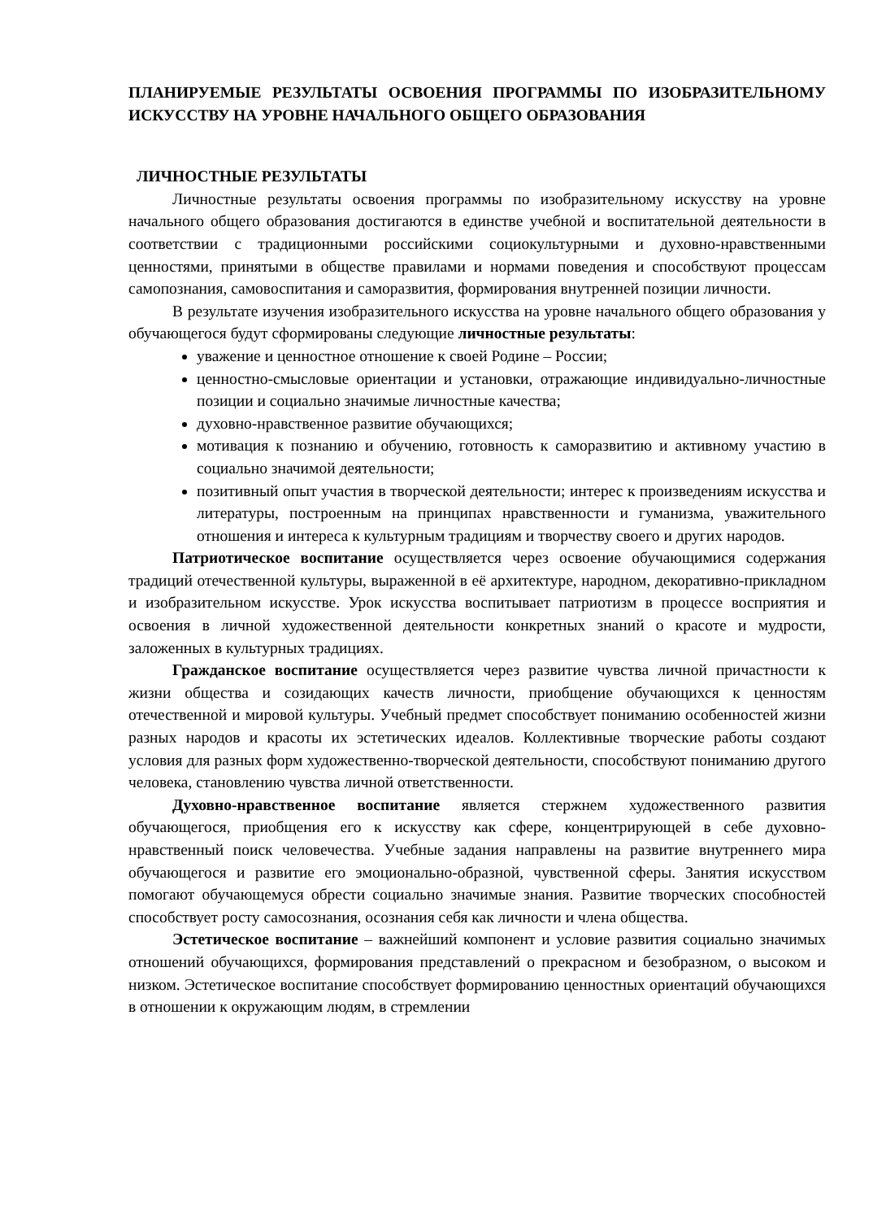ПЛАНИРУЕМЫЕ РЕЗУЛЬТАТЫ ОСВОЕНИЯ ПРОГРАММЫ ПО ИЗОБРАЗИТЕЛЬНОМУ ИСКУССТВУ НА УРОВНЕ НАЧАЛЬНОГО ОБЩЕГО ОБРАЗОВАНИЯ
ЛИЧНОСТНЫЕ РЕЗУЛЬТАТЫ
Личностные результаты освоения программы по изобразительному искусству на уровне начального общего образования достигаются в единстве учебной и воспитательной деятельности в соответствии с традиционными российскими социокультурными и духовно-нравственными ценностями, принятыми в обществе правилами и нормами поведения и способствуют процессам самопознания, самовоспитания и саморазвития, формирования внутренней позиции личности.
В результате изучения изобразительного искусства на уровне начального общего образования у обучающегося будут сформированы следующие личностные результаты:
уважение и ценностное отношение к своей Родине – России;
ценностно-смысловые ориентации и установки, отражающие индивидуально-личностные позиции и социально значимые личностные качества;
духовно-нравственное развитие обучающихся;
мотивация к познанию и обучению, готовность к саморазвитию и активному участию в социально значимой деятельности;
позитивный опыт участия в творческой деятельности; интерес к произведениям искусства и литературы, построенным на принципах нравственности и гуманизма, уважительного отношения и интереса к культурным традициям и творчеству своего и других народов.
Патриотическое воспитание осуществляется через освоение обучающимися содержания традиций отечественной культуры, выраженной в её архитектуре, народном, декоративно-прикладном и изобразительном искусстве. Урок искусства воспитывает патриотизм в процессе восприятия и освоения в личной художественной деятельности конкретных знаний о красоте и мудрости, заложенных в культурных традициях.
Гражданское воспитание осуществляется через развитие чувства личной причастности к жизни общества и созидающих качеств личности, приобщение обучающихся к ценностям отечественной и мировой культуры. Учебный предмет способствует пониманию особенностей жизни разных народов и красоты их эстетических идеалов. Коллективные творческие работы создают условия для разных форм художественно-творческой деятельности, способствуют пониманию другого человека, становлению чувства личной ответственности.
Духовно-нравственное воспитание является стержнем художественного развития обучающегося, приобщения его к искусству как сфере, концентрирующей в себе духовно-нравственный поиск человечества. Учебные задания направлены на развитие внутреннего мира обучающегося и развитие его эмоционально-образной, чувственной сферы. Занятия искусством помогают обучающемуся обрести социально значимые знания. Развитие творческих способностей способствует росту самосознания, осознания себя как личности и члена общества.
Эстетическое воспитание – важнейший компонент и условие развития социально значимых отношений обучающихся, формирования представлений о прекрасном и безобразном, о высоком и низком. Эстетическое воспитание способствует формированию ценностных ориентаций обучающихся в отношении к окружающим людям, в стремлении